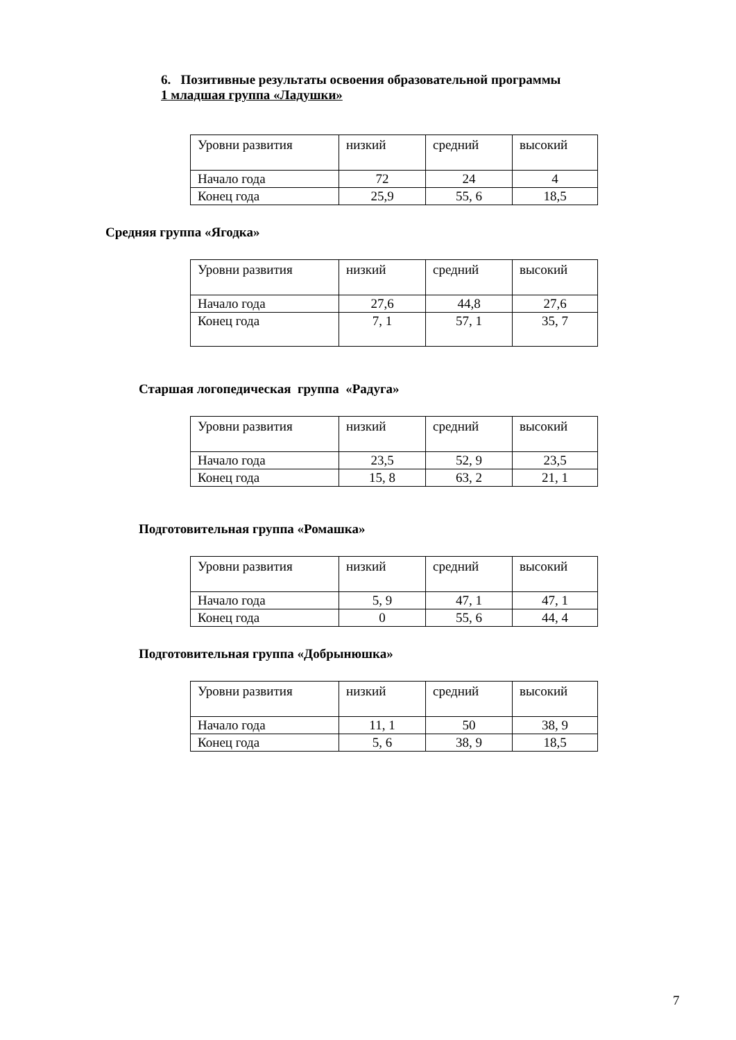6. Позитивные результаты освоения образовательной программы
1 младшая группа «Ладушки»
| Уровни развития | низкий | средний | высокий |
| Начало года | 72 | 24 | 4 |
| Конец года | 25,9 | 55, 6 | 18,5 |
Средняя группа «Ягодка»
| Уровни развития | низкий | средний | высокий |
| Начало года | 27,6 | 44,8 | 27,6 |
| Конец года | 7, 1 | 57, 1 | 35, 7 |
Старшая логопедическая группа «Радуга»
| Уровни развития | низкий | средний | высокий |
| Начало года | 23,5 | 52, 9 | 23,5 |
| Конец года | 15, 8 | 63, 2 | 21, 1 |
Подготовительная группа «Ромашка»
| Уровни развития | низкий | средний | высокий |
| Начало года | 5, 9 | 47, 1 | 47, 1 |
| Конец года | 0 | 55, 6 | 44, 4 |
Подготовительная группа «Добрынюшка»
| Уровни развития | низкий | средний | высокий |
| Начало года | 11, 1 | 50 | 38, 9 |
| Конец года | 5, 6 | 38, 9 | 18,5 |
7